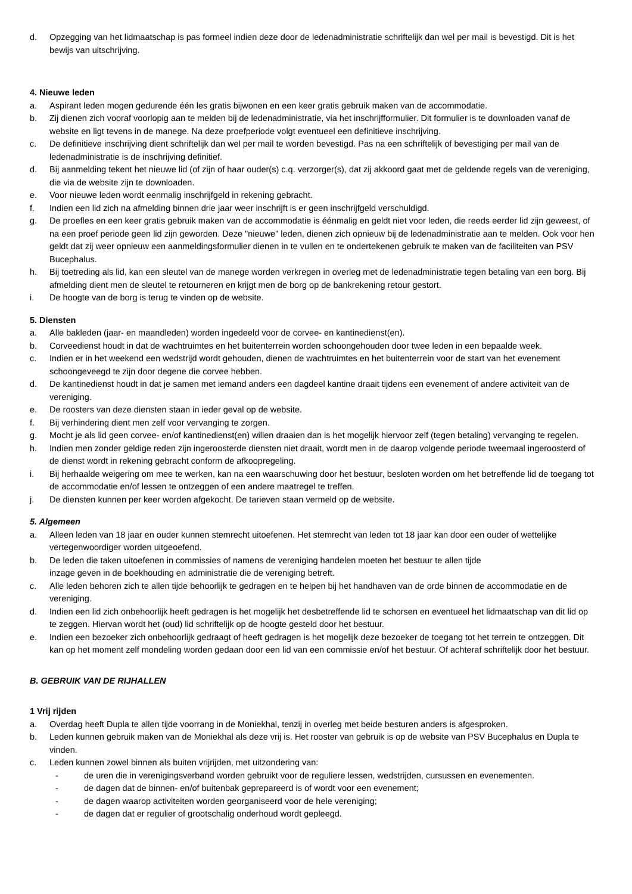d. Opzegging van het lidmaatschap is pas formeel indien deze door de ledenadministratie schriftelijk dan wel per mail is bevestigd. Dit is het bewijs van uitschrijving.
4. Nieuwe leden
a. Aspirant leden mogen gedurende één les gratis bijwonen en een keer gratis gebruik maken van de accommodatie.
b. Zij dienen zich vooraf voorlopig aan te melden bij de ledenadministratie, via het inschrijfformulier. Dit formulier is te downloaden vanaf de website en ligt tevens in de manege. Na deze proefperiode volgt eventueel een definitieve inschrijving.
c. De definitieve inschrijving dient schriftelijk dan wel per mail te worden bevestigd. Pas na een schriftelijk of bevestiging per mail van de ledenadministratie is de inschrijving definitief.
d. Bij aanmelding tekent het nieuwe lid (of zijn of haar ouder(s) c.q. verzorger(s), dat zij akkoord gaat met de geldende regels van de vereniging, die via de website zijn te downloaden.
e. Voor nieuwe leden wordt eenmalig inschrijfgeld in rekening gebracht.
f. Indien een lid zich na afmelding binnen drie jaar weer inschrijft is er geen inschrijfgeld verschuldigd.
g. De proefles en een keer gratis gebruik maken van de accommodatie is éénmalig en geldt niet voor leden, die reeds eerder lid zijn geweest, of na een proef periode geen lid zijn geworden. Deze "nieuwe" leden, dienen zich opnieuw bij de ledenadministratie aan te melden. Ook voor hen geldt dat zij weer opnieuw een aanmeldingsformulier dienen in te vullen en te ondertekenen gebruik te maken van de faciliteiten van PSV Bucephalus.
h. Bij toetreding als lid, kan een sleutel van de manege worden verkregen in overleg met de ledenadministratie tegen betaling van een borg. Bij afmelding dient men de sleutel te retourneren en krijgt men de borg op de bankrekening retour gestort.
i. De hoogte van de borg is terug te vinden op de website.
5. Diensten
a. Alle bakleden (jaar- en maandleden) worden ingedeeld voor de corvee- en kantinedienst(en).
b. Corveedienst houdt in dat de wachtruimtes en het buitenterrein worden schoongehouden door twee leden in een bepaalde week.
c. Indien er in het weekend een wedstrijd wordt gehouden, dienen de wachtruimtes en het buitenterrein voor de start van het evenement schoongeveegd te zijn door degene die corvee hebben.
d. De kantinedienst houdt in dat je samen met iemand anders een dagdeel kantine draait tijdens een evenement of andere activiteit van de vereniging.
e. De roosters van deze diensten staan in ieder geval op de website.
f. Bij verhindering dient men zelf voor vervanging te zorgen.
g. Mocht je als lid geen corvee- en/of kantinedienst(en) willen draaien dan is het mogelijk hiervoor zelf (tegen betaling) vervanging te regelen.
h. Indien men zonder geldige reden zijn ingeroosterde diensten niet draait, wordt men in de daarop volgende periode tweemaal ingeroosterd of de dienst wordt in rekening gebracht conform de afkoopregeling.
i. Bij herhaalde weigering om mee te werken, kan na een waarschuwing door het bestuur, besloten worden om het betreffende lid de toegang tot de accommodatie en/of lessen te ontzeggen of een andere maatregel te treffen.
j. De diensten kunnen per keer worden afgekocht. De tarieven staan vermeld op de website.
5. Algemeen
a. Alleen leden van 18 jaar en ouder kunnen stemrecht uitoefenen. Het stemrecht van leden tot 18 jaar kan door een ouder of wettelijke vertegenwoordiger worden uitgeoefend.
b. De leden die taken uitoefenen in commissies of namens de vereniging handelen moeten het bestuur te allen tijde
inzage geven in de boekhouding en administratie die de vereniging betreft.
c. Alle leden behoren zich te allen tijde behoorlijk te gedragen en te helpen bij het handhaven van de orde binnen de accommodatie en de vereniging.
d. Indien een lid zich onbehoorlijk heeft gedragen is het mogelijk het desbetreffende lid te schorsen en eventueel het lidmaatschap van dit lid op te zeggen. Hiervan wordt het (oud) lid schriftelijk op de hoogte gesteld door het bestuur.
e. Indien een bezoeker zich onbehoorlijk gedraagt of heeft gedragen is het mogelijk deze bezoeker de toegang tot het terrein te ontzeggen. Dit kan op het moment zelf mondeling worden gedaan door een lid van een commissie en/of het bestuur. Of achteraf schriftelijk door het bestuur.
B. GEBRUIK VAN DE RIJHALLEN
1 Vrij rijden
a. Overdag heeft Dupla te allen tijde voorrang in de Moniekhal, tenzij in overleg met beide besturen anders is afgesproken.
b. Leden kunnen gebruik maken van de Moniekhal als deze vrij is. Het rooster van gebruik is op de website van PSV Bucephalus en Dupla te vinden.
c. Leden kunnen zowel binnen als buiten vrijrijden, met uitzondering van:
- de uren die in verenigingsverband worden gebruikt voor de reguliere lessen, wedstrijden, cursussen en evenementen.
- de dagen dat de binnen- en/of buitenbak geprepareerd is of wordt voor een evenement;
- de dagen waarop activiteiten worden georganiseerd voor de hele vereniging;
- de dagen dat er regulier of grootschalig onderhoud wordt gepleegd.